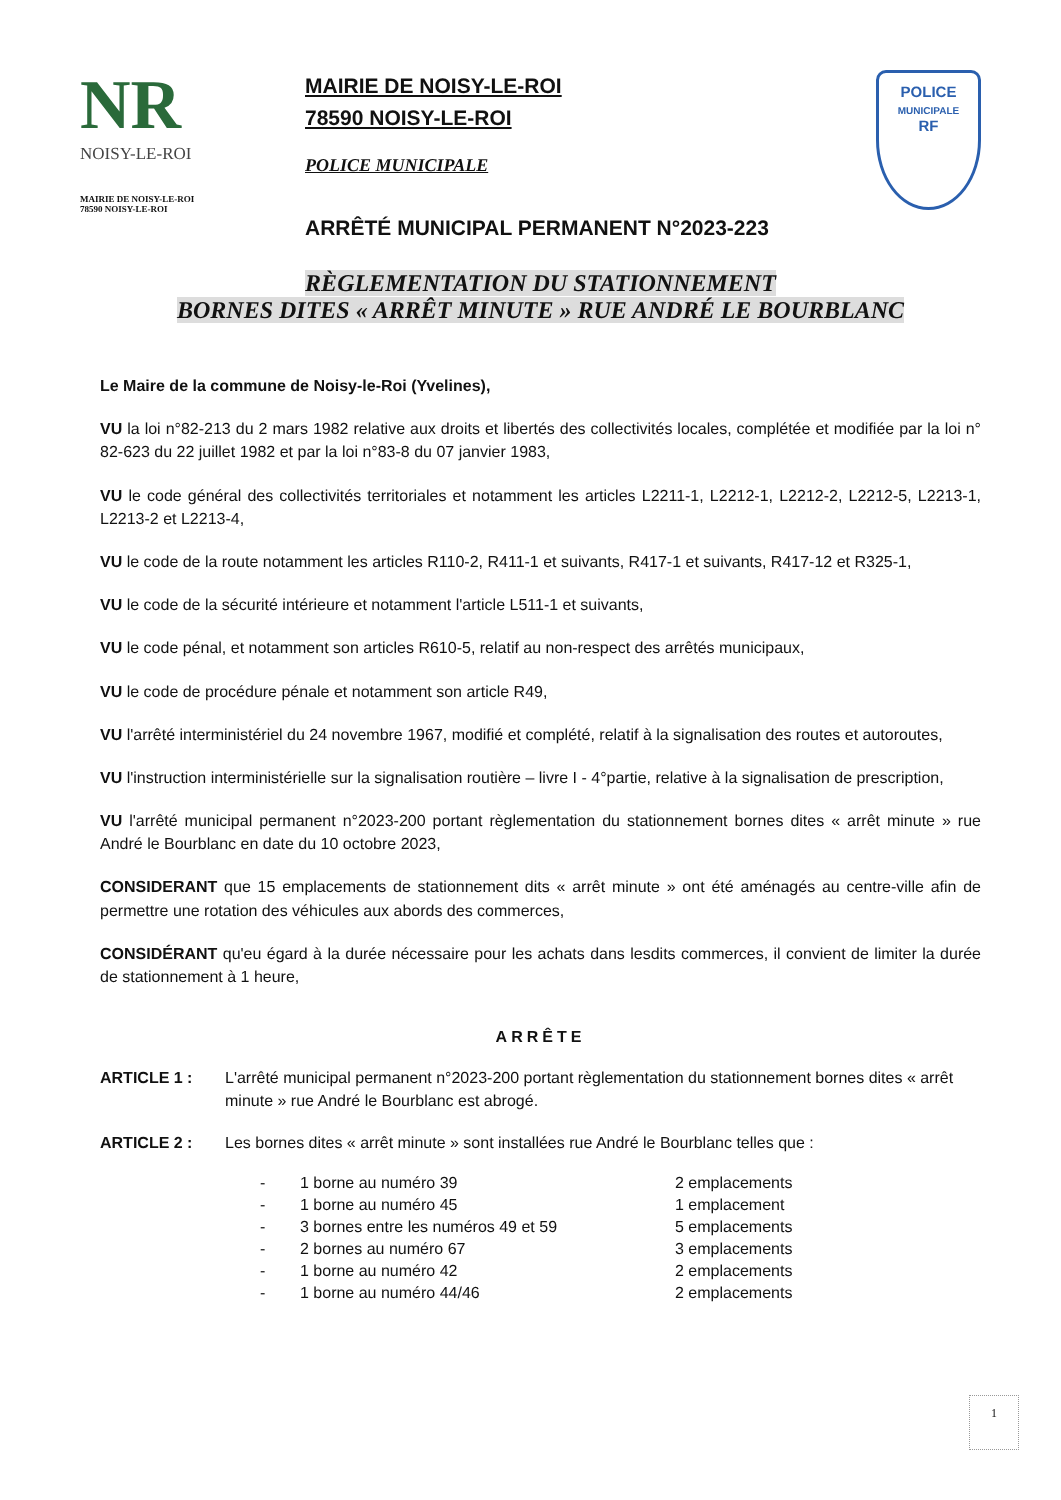NR
NOISY-LE-ROI
MAIRIE DE NOISY-LE-ROI
78590 NOISY-LE-ROI
MAIRIE DE NOISY-LE-ROI
78590 NOISY-LE-ROI
POLICE MUNICIPALE
ARRÊTÉ MUNICIPAL PERMANENT N°2023-223
POLICE
MUNICIPALE
RF
RÈGLEMENTATION DU STATIONNEMENT
BORNES DITES « ARRÊT MINUTE » RUE ANDRÉ LE BOURBLANC
Le Maire de la commune de Noisy-le-Roi (Yvelines),
VU la loi n°82-213 du 2 mars 1982 relative aux droits et libertés des collectivités locales, complétée et modifiée par la loi n° 82-623 du 22 juillet 1982 et par la loi n°83-8 du 07 janvier 1983,
VU le code général des collectivités territoriales et notamment les articles L2211-1, L2212-1, L2212-2, L2212-5, L2213-1, L2213-2 et L2213-4,
VU le code de la route notamment les articles R110-2, R411-1 et suivants, R417-1 et suivants, R417-12 et R325-1,
VU le code de la sécurité intérieure et notamment l'article L511-1 et suivants,
VU le code pénal, et notamment son articles R610-5, relatif au non-respect des arrêtés municipaux,
VU le code de procédure pénale et notamment son article R49,
VU l'arrêté interministériel du 24 novembre 1967, modifié et complété, relatif à la signalisation des routes et autoroutes,
VU l'instruction interministérielle sur la signalisation routière – livre I - 4°partie, relative à la signalisation de prescription,
VU l'arrêté municipal permanent n°2023-200 portant règlementation du stationnement bornes dites « arrêt minute » rue André le Bourblanc en date du 10 octobre 2023,
CONSIDERANT que 15 emplacements de stationnement dits « arrêt minute » ont été aménagés au centre-ville afin de permettre une rotation des véhicules aux abords des commerces,
CONSIDÉRANT qu'eu égard à la durée nécessaire pour les achats dans lesdits commerces, il convient de limiter la durée de stationnement à 1 heure,
ARRÊTE
ARTICLE 1 : L'arrêté municipal permanent n°2023-200 portant règlementation du stationnement bornes dites « arrêt minute » rue André le Bourblanc est abrogé.
ARTICLE 2 : Les bornes dites « arrêt minute » sont installées rue André le Bourblanc telles que :
| - | 1 borne au numéro 39 | 2 emplacements |
| - | 1 borne au numéro 45 | 1 emplacement |
| - | 3 bornes entre les numéros 49 et 59 | 5 emplacements |
| - | 2 bornes au numéro 67 | 3 emplacements |
| - | 1 borne au numéro 42 | 2 emplacements |
| - | 1 borne au numéro 44/46 | 2 emplacements |
1